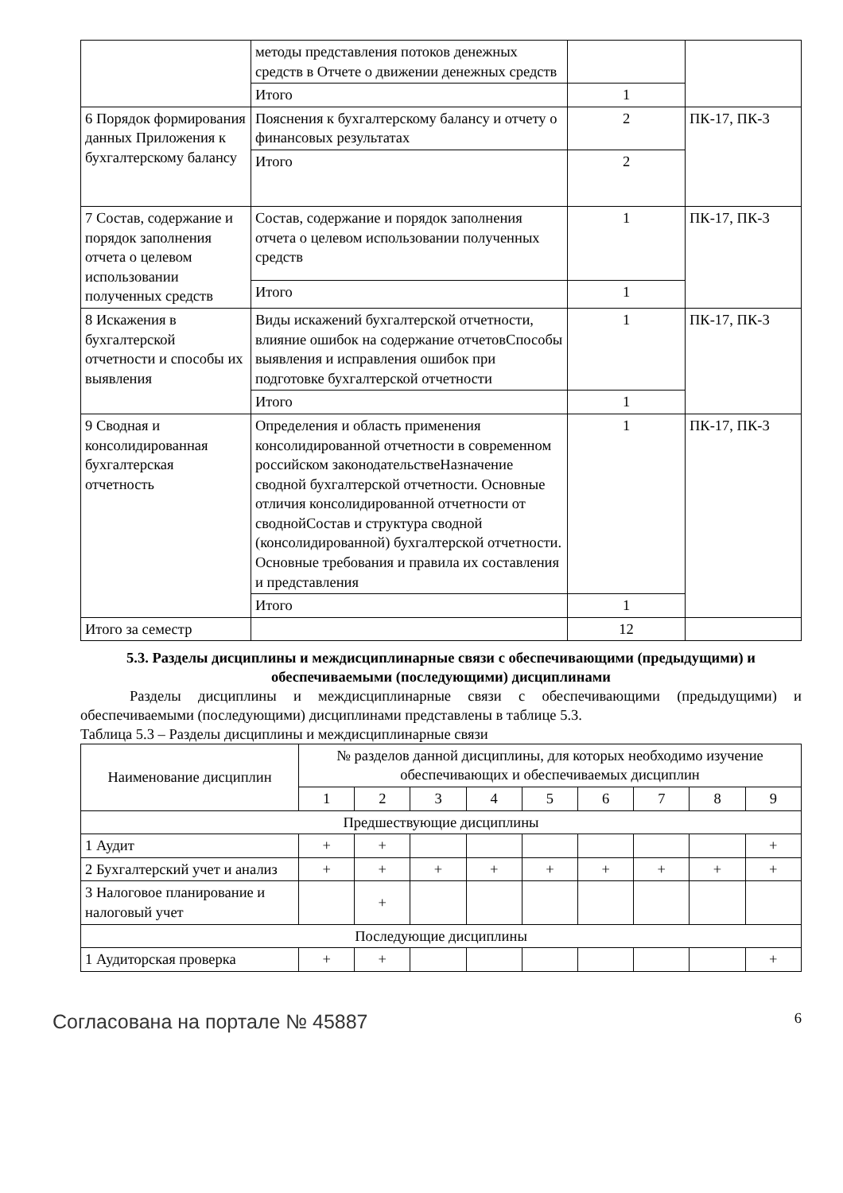| | методы представления потоков денежных средств в Отчете о движении денежных средств | | |
| | Итого | 1 | |
| 6 Порядок формирования данных Приложения к бухгалтерскому балансу | Пояснения к бухгалтерскому балансу и отчету о финансовых результатах | 2 | ПК-17, ПК-3 |
| | Итого | 2 | |
| 7 Состав, содержание и порядок заполнения отчета о целевом использовании полученных средств | Состав, содержание и порядок заполнения отчета о целевом использовании полученных средств | 1 | ПК-17, ПК-3 |
| | Итого | 1 | |
| 8 Искажения в бухгалтерской отчетности и способы их выявления | Виды искажений бухгалтерской отчетности, влияние ошибок на содержание отчетовСпособы выявления и исправления ошибок при подготовке бухгалтерской отчетности | 1 | ПК-17, ПК-3 |
| | Итого | 1 | |
| 9 Сводная и консолидированная бухгалтерская отчетность | Определения и область применения консолидированной отчетности в современном российском законодательствеНазначение сводной бухгалтерской отчетности. Основные отличия консолидированной отчетности от своднойСостав и структура сводной (консолидированной) бухгалтерской отчетности. Основные требования и правила их составления и представления | 1 | ПК-17, ПК-3 |
| | Итого | 1 | |
| Итого за семестр | | 12 | |
5.3. Разделы дисциплины и междисциплинарные связи с обеспечивающими (предыдущими) и обеспечиваемыми (последующими) дисциплинами
Разделы дисциплины и междисциплинарные связи с обеспечивающими (предыдущими) и обеспечиваемыми (последующими) дисциплинами представлены в таблице 5.3.
Таблица 5.3 – Разделы дисциплины и междисциплинарные связи
| Наименование дисциплин | № разделов данной дисциплины, для которых необходимо изучение обеспечивающих и обеспечиваемых дисциплин | | | | | | | | |
| --- | --- | --- | --- | --- | --- | --- | --- | --- | --- |
| | 1 | 2 | 3 | 4 | 5 | 6 | 7 | 8 | 9 |
| Предшествующие дисциплины | | | | | | | | | |
| 1 Аудит | + | + | | | | | | | + |
| 2 Бухгалтерский учет и анализ | + | + | + | + | + | + | + | + | + |
| 3 Налоговое планирование и налоговый учет | | + | | | | | | | |
| Последующие дисциплины | | | | | | | | | |
| 1 Аудиторская проверка | + | + | | | | | | | + |
Согласована на портале № 45887 6